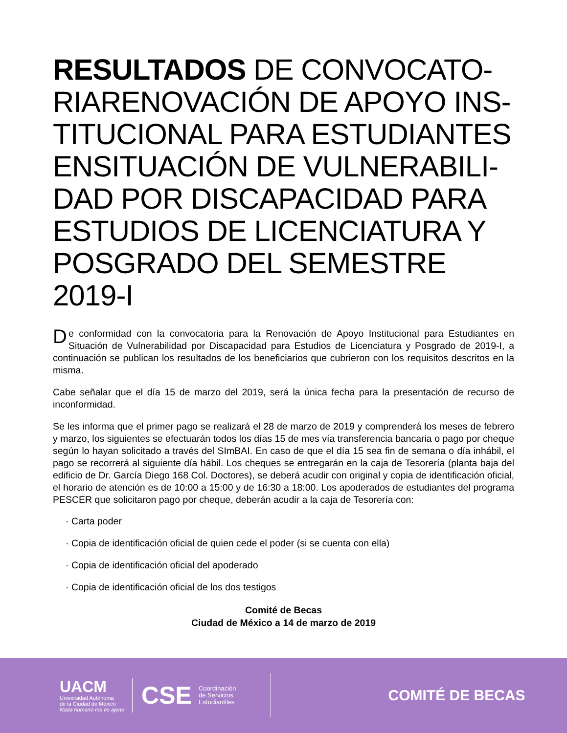RESULTADOS DE CONVOCATO-RIARENOVACIÓN DE APOYO INS-TITUCIONAL PARA ESTUDIANTES ENSITUACIÓN DE VULNERABILI-DAD POR DISCAPACIDAD PARA ESTUDIOS DE LICENCIATURA Y POSGRADO DEL SEMESTRE 2019-I
De conformidad con la convocatoria para la Renovación de Apoyo Institucional para Estudiantes en Situación de Vulnerabilidad por Discapacidad para Estudios de Licenciatura y Posgrado de 2019-I, a continuación se publican los resultados de los beneficiarios que cubrieron con los requisitos descritos en la misma.
Cabe señalar que el día 15 de marzo del 2019, será la única fecha para la presentación de recurso de inconformidad.
Se les informa que el primer pago se realizará el 28 de marzo de 2019 y comprenderá los meses de febrero y marzo, los siguientes se efectuarán todos los días 15 de mes vía transferencia bancaria o pago por cheque según lo hayan solicitado a través del SImBAI. En caso de que el día 15 sea fin de semana o día inhábil, el pago se recorrerá al siguiente día hábil. Los cheques se entregarán en la caja de Tesorería (planta baja del edificio de Dr. García Diego 168 Col. Doctores), se deberá acudir con original y copia de identificación oficial, el horario de atención es de 10:00 a 15:00 y de 16:30 a 18:00. Los apoderados de estudiantes del programa PESCER que solicitaron pago por cheque, deberán acudir a la caja de Tesorería con:
· Carta poder
· Copia de identificación oficial de quien cede el poder (si se cuenta con ella)
· Copia de identificación oficial del apoderado
· Copia de identificación oficial de los dos testigos
Comité de Becas
Ciudad de México a 14 de marzo de 2019
UACM
Universidad Autónoma
de la Ciudad de México
Nada humano me es ajeno
CSE Coordinación
de Servicios
Estudiantiles
COMITÉ DE BECAS